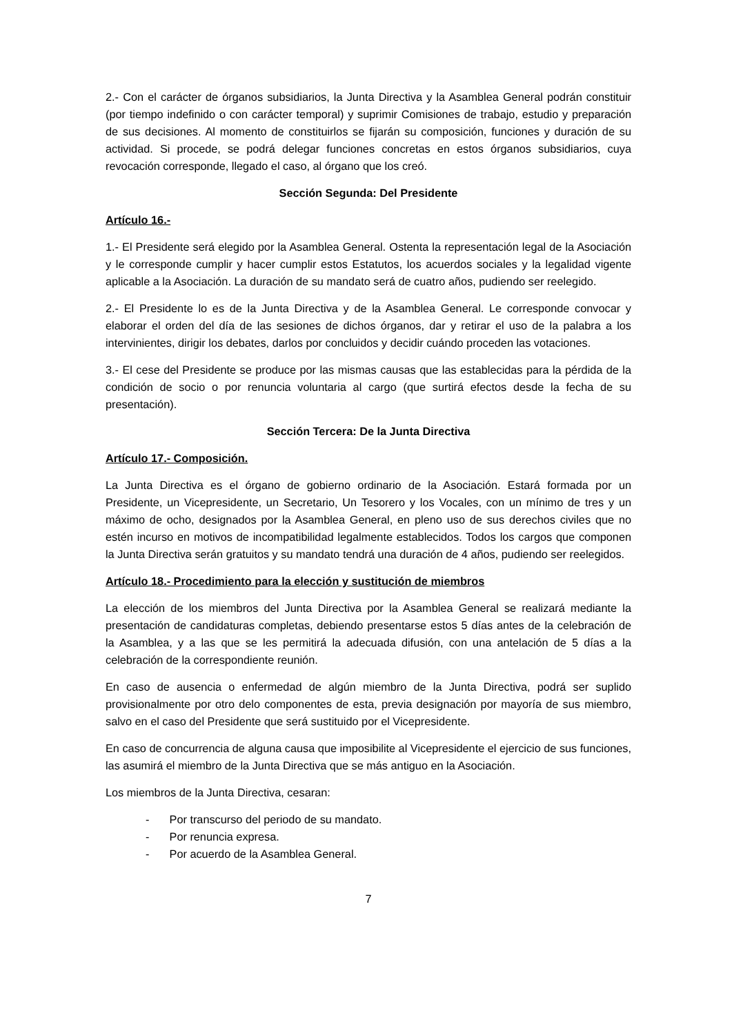2.- Con el carácter de órganos subsidiarios, la Junta Directiva y la Asamblea General podrán constituir (por tiempo indefinido o con carácter temporal) y suprimir Comisiones de trabajo, estudio y preparación de sus decisiones. Al momento de constituirlos se fijarán su composición, funciones y duración de su actividad. Si procede, se podrá delegar funciones concretas en estos órganos subsidiarios, cuya revocación corresponde, llegado el caso, al órgano que los creó.
Sección Segunda: Del Presidente
Artículo 16.-
1.- El Presidente será elegido por la Asamblea General. Ostenta la representación legal de la Asociación y le corresponde cumplir y hacer cumplir estos Estatutos, los acuerdos sociales y la legalidad vigente aplicable a la Asociación. La duración de su mandato será de cuatro años, pudiendo ser reelegido.
2.- El Presidente lo es de la Junta Directiva y de la Asamblea General. Le corresponde convocar y elaborar el orden del día de las sesiones de dichos órganos, dar y retirar el uso de la palabra a los intervinientes, dirigir los debates, darlos por concluidos y decidir cuándo proceden las votaciones.
3.- El cese del Presidente se produce por las mismas causas que las establecidas para la pérdida de la condición de socio o por renuncia voluntaria al cargo (que surtirá efectos desde la fecha de su presentación).
Sección Tercera: De la Junta Directiva
Artículo 17.- Composición.
La Junta Directiva es el órgano de gobierno ordinario de la Asociación. Estará formada por un Presidente, un Vicepresidente, un Secretario, Un Tesorero y los Vocales, con un mínimo de tres y un máximo de ocho, designados por la Asamblea General, en pleno uso de sus derechos civiles que no estén incurso en motivos de incompatibilidad legalmente establecidos. Todos los cargos que componen la Junta Directiva serán gratuitos y su mandato tendrá una duración de 4 años, pudiendo ser reelegidos.
Artículo 18.- Procedimiento para la elección y sustitución de miembros
La elección de los miembros del Junta Directiva por la Asamblea General se realizará mediante la presentación de candidaturas completas, debiendo presentarse estos 5 días antes de la celebración de la Asamblea, y a las que se les permitirá la adecuada difusión, con una antelación de 5 días a la celebración de la correspondiente reunión.
En caso de ausencia o enfermedad de algún miembro de la Junta Directiva, podrá ser suplido provisionalmente por otro delo componentes de esta, previa designación por mayoría de sus miembro, salvo en el caso del Presidente que será sustituido por el Vicepresidente.
En caso de concurrencia de alguna causa que imposibilite al Vicepresidente el ejercicio de sus funciones, las asumirá el miembro de la Junta Directiva que se más antiguo en la Asociación.
Los miembros de la Junta Directiva, cesaran:
- Por transcurso del periodo de su mandato.
- Por renuncia expresa.
- Por acuerdo de la Asamblea General.
7